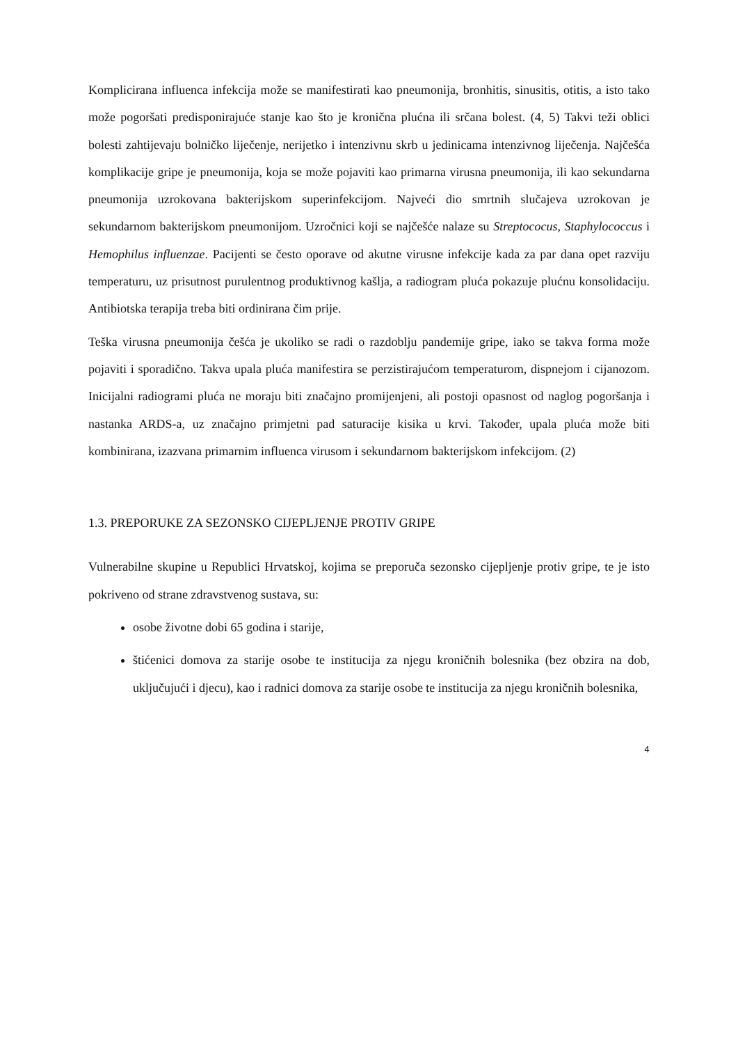Komplicirana influenca infekcija može se manifestirati kao pneumonija, bronhitis, sinusitis, otitis, a isto tako može pogoršati predisponirajuće stanje kao što je kronična plućna ili srčana bolest. (4, 5) Takvi teži oblici bolesti zahtijevaju bolničko liječenje, nerijetko i intenzivnu skrb u jedinicama intenzivnog liječenja. Najčešća komplikacije gripe je pneumonija, koja se može pojaviti kao primarna virusna pneumonija, ili kao sekundarna pneumonija uzrokovana bakterijskom superinfekcijom. Najveći dio smrtnih slučajeva uzrokovan je sekundarnom bakterijskom pneumonijom. Uzročnici koji se najčešće nalaze su Streptococus, Staphylococcus i Hemophilus influenzae. Pacijenti se često oporave od akutne virusne infekcije kada za par dana opet razviju temperaturu, uz prisutnost purulentnog produktivnog kašlja, a radiogram pluća pokazuje plućnu konsolidaciju. Antibiotska terapija treba biti ordinirana čim prije.
Teška virusna pneumonija češća je ukoliko se radi o razdoblju pandemije gripe, iako se takva forma može pojaviti i sporadično. Takva upala pluća manifestira se perzistirajućom temperaturom, dispnejom i cijanozom. Inicijalni radiogrami pluća ne moraju biti značajno promijenjeni, ali postoji opasnost od naglog pogoršanja i nastanka ARDS-a, uz značajno primjetni pad saturacije kisika u krvi. Također, upala pluća može biti kombinirana, izazvana primarnim influenca virusom i sekundarnom bakterijskom infekcijom. (2)
1.3. PREPORUKE ZA SEZONSKO CIJEPLJENJE PROTIV GRIPE
Vulnerabilne skupine u Republici Hrvatskoj, kojima se preporuča sezonsko cijepljenje protiv gripe, te je isto pokriveno od strane zdravstvenog sustava, su:
osobe životne dobi 65 godina i starije,
štićenici domova za starije osobe te institucija za njegu kroničnih bolesnika (bez obzira na dob, uključujući i djecu), kao i radnici domova za starije osobe te institucija za njegu kroničnih bolesnika,
4